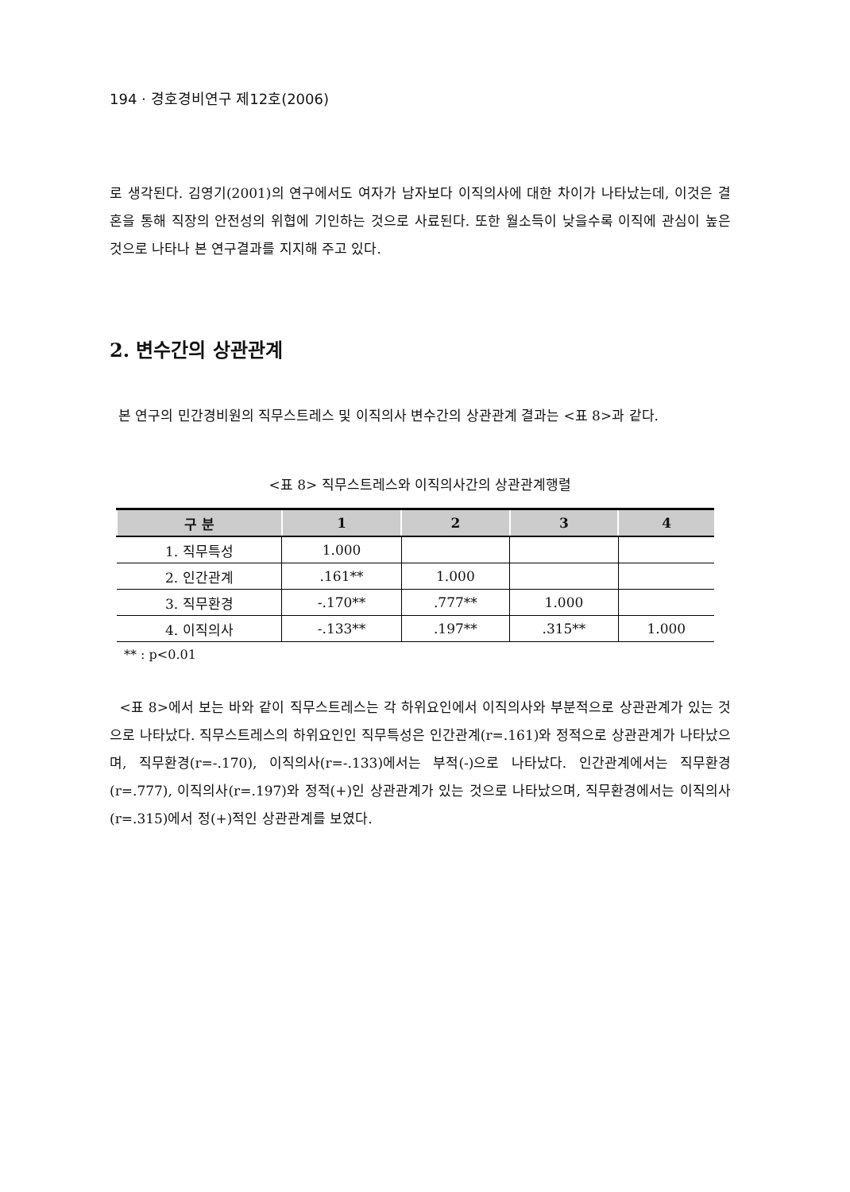194 · 경호경비연구 제12호(2006)
로 생각된다. 김영기(2001)의 연구에서도 여자가 남자보다 이직의사에 대한 차이가 나타났는데, 이것은 결혼을 통해 직장의 안전성의 위협에 기인하는 것으로 사료된다. 또한 월소득이 낮을수록 이직에 관심이 높은 것으로 나타나 본 연구결과를 지지해 주고 있다.
2. 변수간의 상관관계
본 연구의 민간경비원의 직무스트레스 및 이직의사 변수간의 상관관계 결과는 <표 8>과 같다.
<표 8> 직무스트레스와 이직의사간의 상관관계행렬
| 구 분 | 1 | 2 | 3 | 4 |
| --- | --- | --- | --- | --- |
| 1. 직무특성 | 1.000 | | | |
| 2. 인간관계 | .161** | 1.000 | | |
| 3. 직무환경 | -.170** | .777** | 1.000 | |
| 4. 이직의사 | -.133** | .197** | .315** | 1.000 |
** : p<0.01
<표 8>에서 보는 바와 같이 직무스트레스는 각 하위요인에서 이직의사와 부분적으로 상관관계가 있는 것으로 나타났다. 직무스트레스의 하위요인인 직무특성은 인간관계(r=.161)와 정적으로 상관관계가 나타났으며, 직무환경(r=-.170), 이직의사(r=-.133)에서는 부적(-)으로 나타났다. 인간관계에서는 직무환경(r=.777), 이직의사(r=.197)와 정적(+)인 상관관계가 있는 것으로 나타났으며, 직무환경에서는 이직의사(r=.315)에서 정(+)적인 상관관계를 보였다.